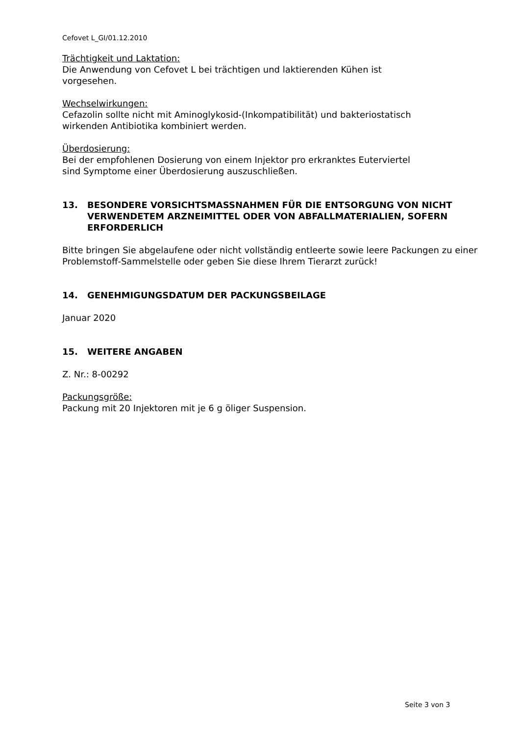Cefovet L_GI/01.12.2010
Trächtigkeit und Laktation:
Die Anwendung von Cefovet L bei trächtigen und laktierenden Kühen ist
vorgesehen.
Wechselwirkungen:
Cefazolin sollte nicht mit Aminoglykosid-(Inkompatibilität) und bakteriostatisch
wirkenden Antibiotika kombiniert werden.
Überdosierung:
Bei der empfohlenen Dosierung von einem Injektor pro erkranktes Euterviertel
sind Symptome einer Überdosierung auszuschließen.
13. BESONDERE VORSICHTSMASSNAHMEN FÜR DIE ENTSORGUNG VON NICHT VERWENDETEM ARZNEIMITTEL ODER VON ABFALLMATERIALIEN, SOFERN ERFORDERLICH
Bitte bringen Sie abgelaufene oder nicht vollständig entleerte sowie leere Packungen zu einer Problemstoff-Sammelstelle oder geben Sie diese Ihrem Tierarzt zurück!
14. GENEHMIGUNGSDATUM DER PACKUNGSBEILAGE
Januar 2020
15. WEITERE ANGABEN
Z. Nr.: 8-00292
Packungsgröße:
Packung mit 20 Injektoren mit je 6 g öliger Suspension.
Seite 3 von 3